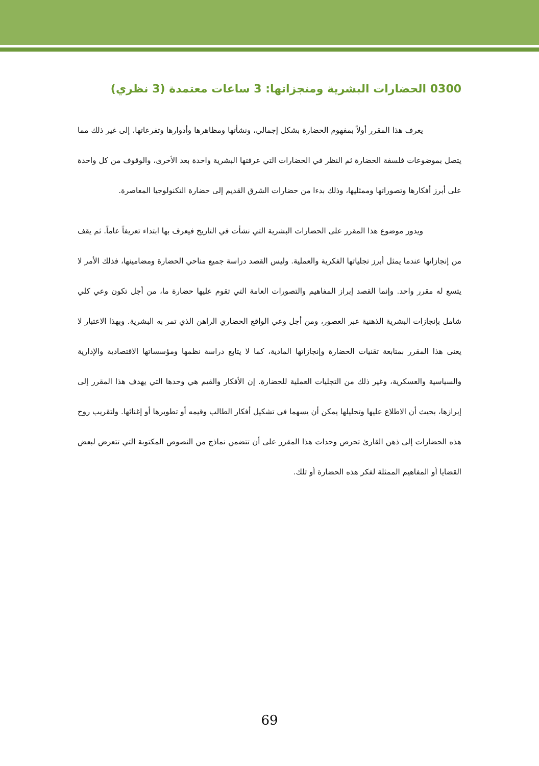0300 الحضارات البشرية ومنجزاتها: 3 ساعات معتمدة (3 نظري)
يعرف هذا المقرر أولاً بمفهوم الحضارة بشكل إجمالي، ونشأتها ومظاهرها وأدوارها وتفرعاتها، إلى غير ذلك مما يتصل بموضوعات فلسفة الحضارة ثم النظر في الحضارات التي عرفتها البشرية واحدة بعد الأخرى، والوقوف من كل واحدة على أبرز أفكارها وتصوراتها وممثليها، وذلك بدءا من حضارات الشرق القديم إلى حضارة التكنولوجيا المعاصرة.
ويدور موضوع هذا المقرر على الحضارات البشرية التي نشأت في التاريخ فيعرف بها ابتداء تعريفاً عاماً. ثم يقف من إنجازاتها عندما يمثل أبرز تجلياتها الفكرية والعملية. وليس القصد دراسة جميع مناحي الحضارة ومضامينها، فذلك الأمر لا يتسع له مقرر واحد. وإنما القصد إبراز المفاهيم والتصورات العامة التي تقوم عليها حضارة ما، من أجل تكون وعي كلي شامل بإنجازات البشرية الذهنية عبر العصور، ومن أجل وعي الواقع الحضاري الراهن الذي تمر به البشرية. وبهذا الاعتبار لا يعنى هذا المقرر بمتابعة تقنيات الحضارة وإنجازاتها المادية، كما لا يتابع دراسة نظمها ومؤسساتها الاقتصادية والإدارية والسياسية والعسكرية، وغير ذلك من التجليات العملية للحضارة. إن الأفكار والقيم هي وحدها التي يهدف هذا المقرر إلى إبرازها، بحيث أن الاطلاع عليها وتحليلها يمكن أن يسهما في تشكيل أفكار الطالب وقيمه أو تطويرها أو إغنائها. ولتقريب روح هذه الحضارات إلى ذهن القارئ تحرص وحدات هذا المقرر على أن تتضمن نماذج من النصوص المكتوبة التي تتعرض لبعض القضايا أو المفاهيم الممثلة لفكر هذه الحضارة أو تلك.
69